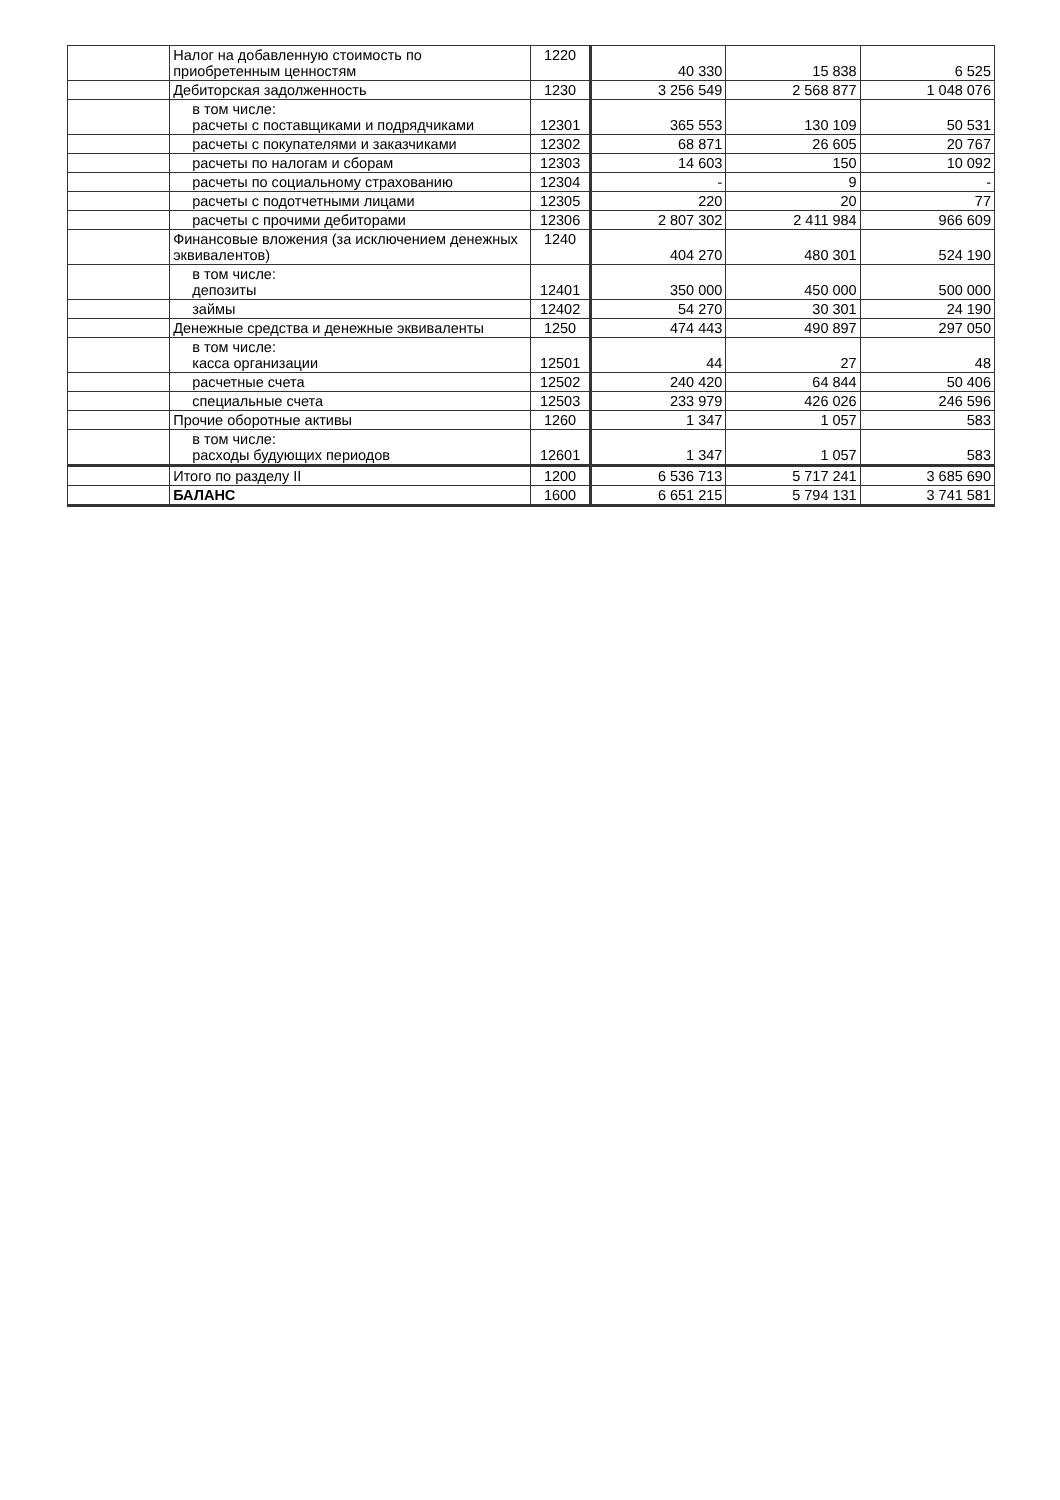| | Налог на добавленную стоимость по приобретенным ценностям | 1220 | 40 330 | 15 838 | 6 525 |
| | Дебиторская задолженность | 1230 | 3 256 549 | 2 568 877 | 1 048 076 |
| | в том числе: расчеты с поставщиками и подрядчиками | 12301 | 365 553 | 130 109 | 50 531 |
| | расчеты с покупателями и заказчиками | 12302 | 68 871 | 26 605 | 20 767 |
| | расчеты по налогам и сборам | 12303 | 14 603 | 150 | 10 092 |
| | расчеты по социальному страхованию | 12304 | - | 9 | - |
| | расчеты с подотчетными лицами | 12305 | 220 | 20 | 77 |
| | расчеты с прочими дебиторами | 12306 | 2 807 302 | 2 411 984 | 966 609 |
| | Финансовые вложения (за исключением денежных эквивалентов) | 1240 | 404 270 | 480 301 | 524 190 |
| | в том числе: депозиты | 12401 | 350 000 | 450 000 | 500 000 |
| | займы | 12402 | 54 270 | 30 301 | 24 190 |
| | Денежные средства и денежные эквиваленты | 1250 | 474 443 | 490 897 | 297 050 |
| | в том числе: касса организации | 12501 | 44 | 27 | 48 |
| | расчетные счета | 12502 | 240 420 | 64 844 | 50 406 |
| | специальные счета | 12503 | 233 979 | 426 026 | 246 596 |
| | Прочие оборотные активы | 1260 | 1 347 | 1 057 | 583 |
| | в том числе: расходы будующих периодов | 12601 | 1 347 | 1 057 | 583 |
| | Итого по разделу II | 1200 | 6 536 713 | 5 717 241 | 3 685 690 |
| | БАЛАНС | 1600 | 6 651 215 | 5 794 131 | 3 741 581 |